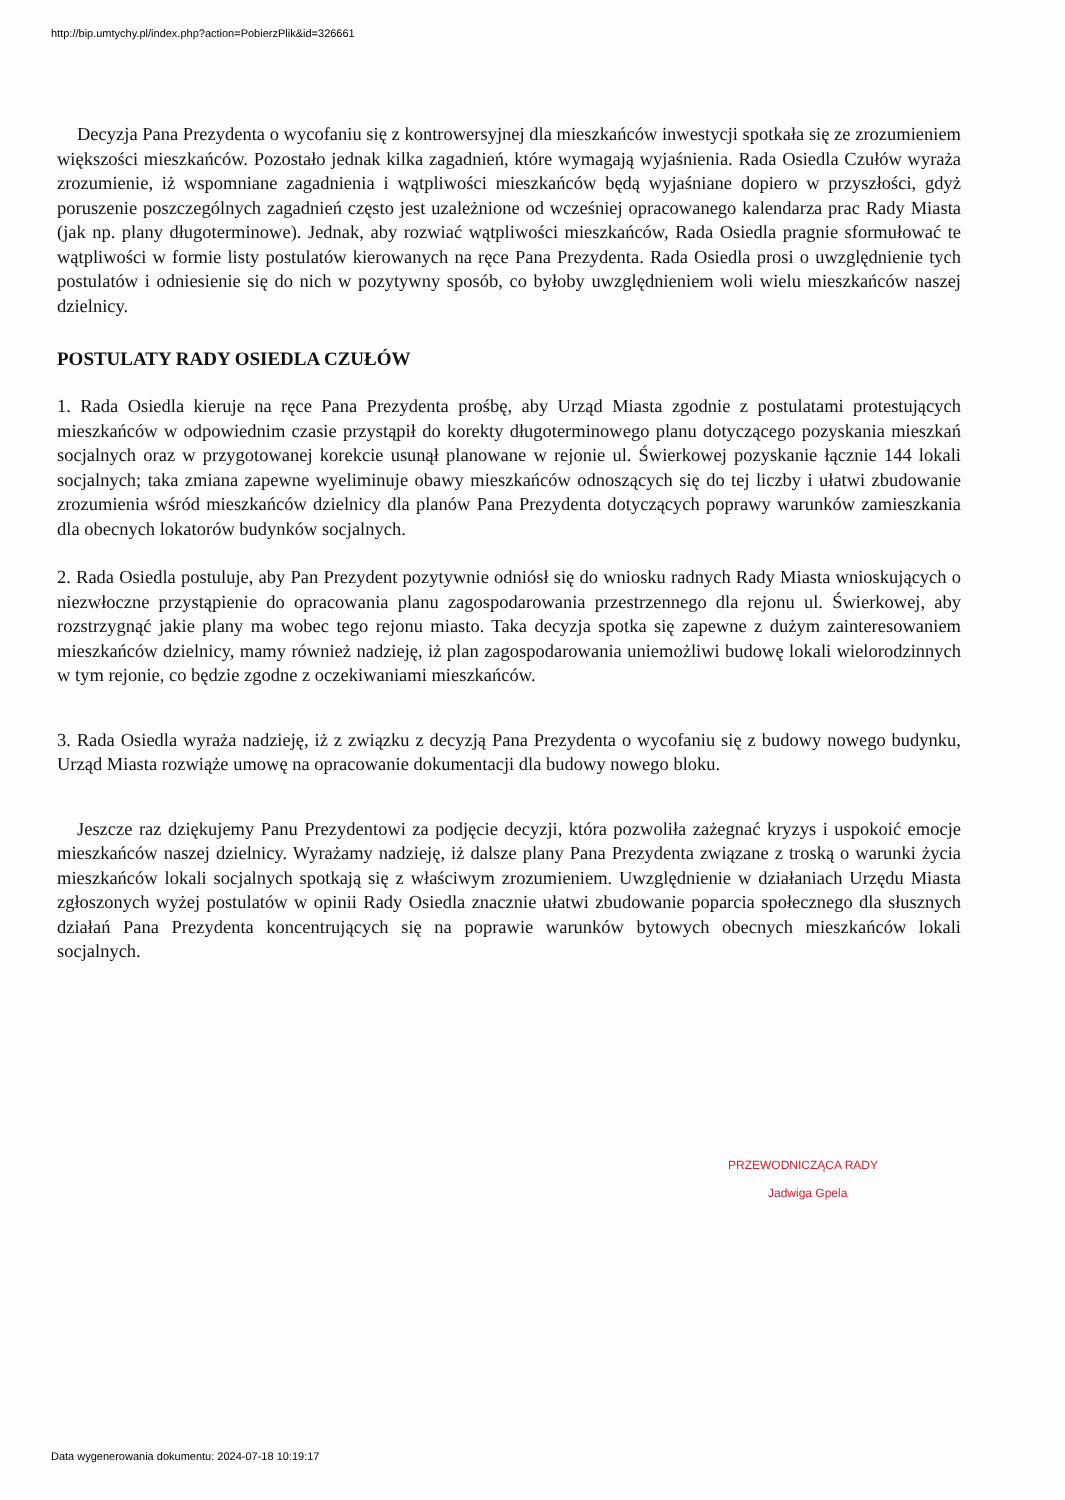http://bip.umtychy.pl/index.php?action=PobierzPlik&id=326661
Decyzja Pana Prezydenta o wycofaniu się z kontrowersyjnej dla mieszkańców inwestycji spotkała się ze zrozumieniem większości mieszkańców. Pozostało jednak kilka zagadnień, które wymagają wyjaśnienia. Rada Osiedla Czułów wyraża zrozumienie, iż wspomniane zagadnienia i wątpliwości mieszkańców będą wyjaśniane dopiero w przyszłości, gdyż poruszenie poszczególnych zagadnień często jest uzależnione od wcześniej opracowanego kalendarza prac Rady Miasta (jak np. plany długoterminowe). Jednak, aby rozwiać wątpliwości mieszkańców, Rada Osiedla pragnie sformułować te wątpliwości w formie listy postulatów kierowanych na ręce Pana Prezydenta. Rada Osiedla prosi o uwzględnienie tych postulatów i odniesienie się do nich w pozytywny sposób, co byłoby uwzględnieniem woli wielu mieszkańców naszej dzielnicy.
POSTULATY RADY OSIEDLA CZUŁÓW
1. Rada Osiedla kieruje na ręce Pana Prezydenta prośbę, aby Urząd Miasta zgodnie z postulatami protestujących mieszkańców w odpowiednim czasie przystąpił do korekty długoterminowego planu dotyczącego pozyskania mieszkań socjalnych oraz w przygotowanej korekcie usunął planowane w rejonie ul. Świerkowej pozyskanie łącznie 144 lokali socjalnych; taka zmiana zapewne wyeliminuje obawy mieszkańców odnoszących się do tej liczby i ułatwi zbudowanie zrozumienia wśród mieszkańców dzielnicy dla planów Pana Prezydenta dotyczących poprawy warunków zamieszkania dla obecnych lokatorów budynków socjalnych.
2. Rada Osiedla postuluje, aby Pan Prezydent pozytywnie odniósł się do wniosku radnych Rady Miasta wnioskujących o niezwłoczne przystąpienie do opracowania planu zagospodarowania przestrzennego dla rejonu ul. Świerkowej, aby rozstrzygnąć jakie plany ma wobec tego rejonu miasto. Taka decyzja spotka się zapewne z dużym zainteresowaniem mieszkańców dzielnicy, mamy również nadzieję, iż plan zagospodarowania uniemożliwi budowę lokali wielorodzinnych w tym rejonie, co będzie zgodne z oczekiwaniami mieszkańców.
3. Rada Osiedla wyraża nadzieję, iż z związku z decyzją Pana Prezydenta o wycofaniu się z budowy nowego budynku, Urząd Miasta rozwiąże umowę na opracowanie dokumentacji dla budowy nowego bloku.
Jeszcze raz dziękujemy Panu Prezydentowi za podjęcie decyzji, która pozwoliła zażegnać kryzys i uspokoić emocje mieszkańców naszej dzielnicy. Wyrażamy nadzieję, iż dalsze plany Pana Prezydenta związane z troską o warunki życia mieszkańców lokali socjalnych spotkają się z właściwym zrozumieniem. Uwzględnienie w działaniach Urzędu Miasta zgłoszonych wyżej postulatów w opinii Rady Osiedla znacznie ułatwi zbudowanie poparcia społecznego dla słusznych działań Pana Prezydenta koncentrujących się na poprawie warunków bytowych obecnych mieszkańców lokali socjalnych.
PRZEWODNICZĄCA RADY
Jadwiga Gpela
Data wygenerowania dokumentu: 2024-07-18 10:19:17